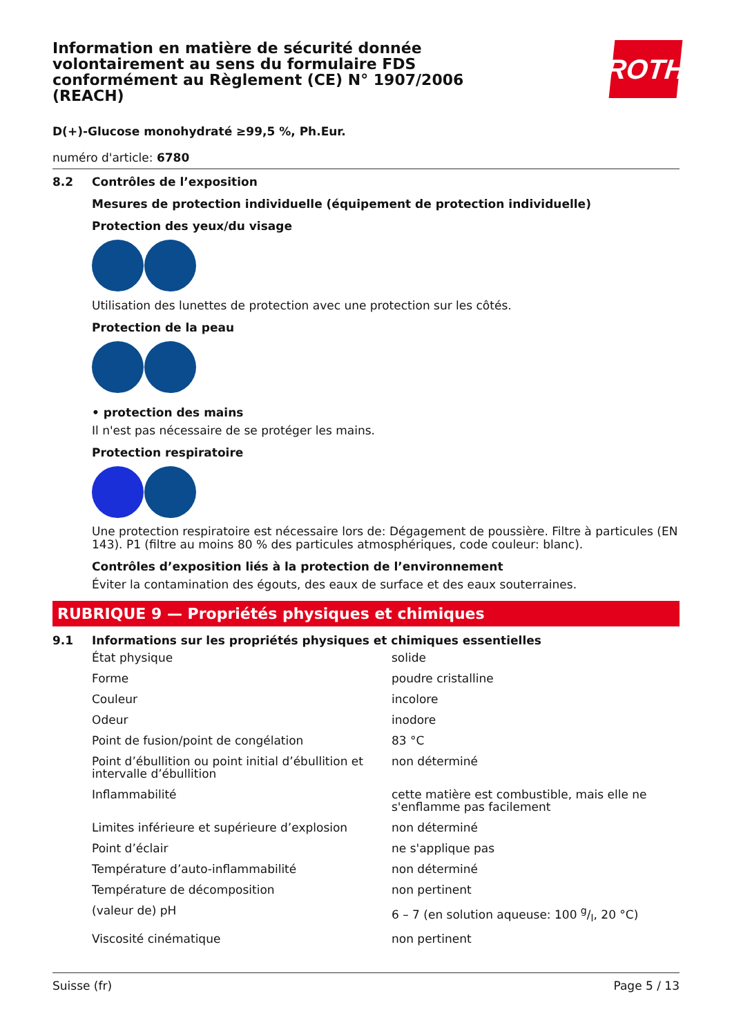ROTH
Information en matière de sécurité donnée volontairement au sens du formulaire FDS conformément au Règlement (CE) N° 1907/2006 (REACH)
D(+)-Glucose monohydraté ≥99,5 %, Ph.Eur.
numéro d'article: 6780
8.2 Contrôles de l’exposition
Mesures de protection individuelle (équipement de protection individuelle)
Protection des yeux/du visage
Utilisation des lunettes de protection avec une protection sur les côtés.
Protection de la peau
• protection des mains
Il n'est pas nécessaire de se protéger les mains.
Protection respiratoire
Une protection respiratoire est nécessaire lors de: Dégagement de poussière. Filtre à particules (EN 143). P1 (filtre au moins 80 % des particules atmosphériques, code couleur: blanc).
Contrôles d’exposition liés à la protection de l’environnement
Éviter la contamination des égouts, des eaux de surface et des eaux souterraines.
RUBRIQUE 9 — Propriétés physiques et chimiques
9.1 Informations sur les propriétés physiques et chimiques essentielles
| État physique | solide |
| Forme | poudre cristalline |
| Couleur | incolore |
| Odeur | inodore |
| Point de fusion/point de congélation | 83 °C |
| Point d’ébullition ou point initial d’ébullition et intervalle d’ébullition | non déterminé |
| Inflammabilité | cette matière est combustible, mais elle ne s'enflamme pas facilement |
| Limites inférieure et supérieure d’explosion | non déterminé |
| Point d’éclair | ne s'applique pas |
| Température d’auto-inflammabilité | non déterminé |
| Température de décomposition | non pertinent |
| (valeur de) pH | 6 – 7 (en solution aqueuse: 100 g/l, 20 °C) |
| Viscosité cinématique | non pertinent |
Suisse (fr) Page 5 / 13